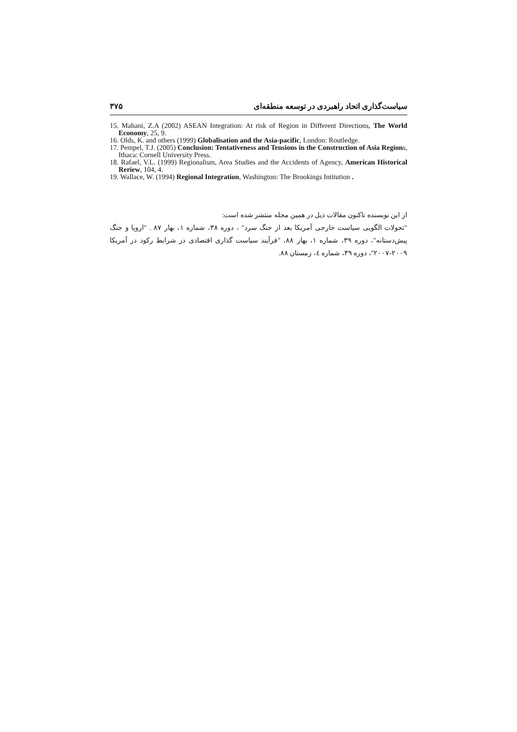سیاست‌گذاری اتحاد راهبردی در توسعه منطقه‌ای ۳۷۵
15. Mahani, Z.A (2002) ASEAN Integration: At risk of Region in Different Directions, The World Economy, 25, 9.
16. Olds, K. and others (1999) Globalisation and the Asia-pacific, London: Routledge.
17. Pempel, T.J. (2005) Conclusion: Tentativeness and Tensions in the Construction of Asia Regions, Ithaca: Cornell University Press.
18. Rafael, V.L. (1999) Regionalism, Area Studies and the Accidents of Agency, American Historical Reriew, 104, 4.
19. Wallace, W. (1994) Regional Integration, Washington: The Brookings Intitution .
از این نویسنده تاکنون مقالات ذیل در همین مجله منتشر شده است:
"تحولات الگویی سیاست خارجی آمریکا بعد از جنگ سرد" ، دوره ۳۸، شماره ۱، بهار ۸۷ . "اروپا و جنگ پیش‌دستانه"، دوره ۳۹، شماره ۱، بهار ۸۸، "فرآیند سیاست گذاری اقتصادی در شرایط رکود در آمریکا ۲۰۰۹-۲۰۰۷"، دوره ۳۹، شماره ٤، زمستان ۸۸.